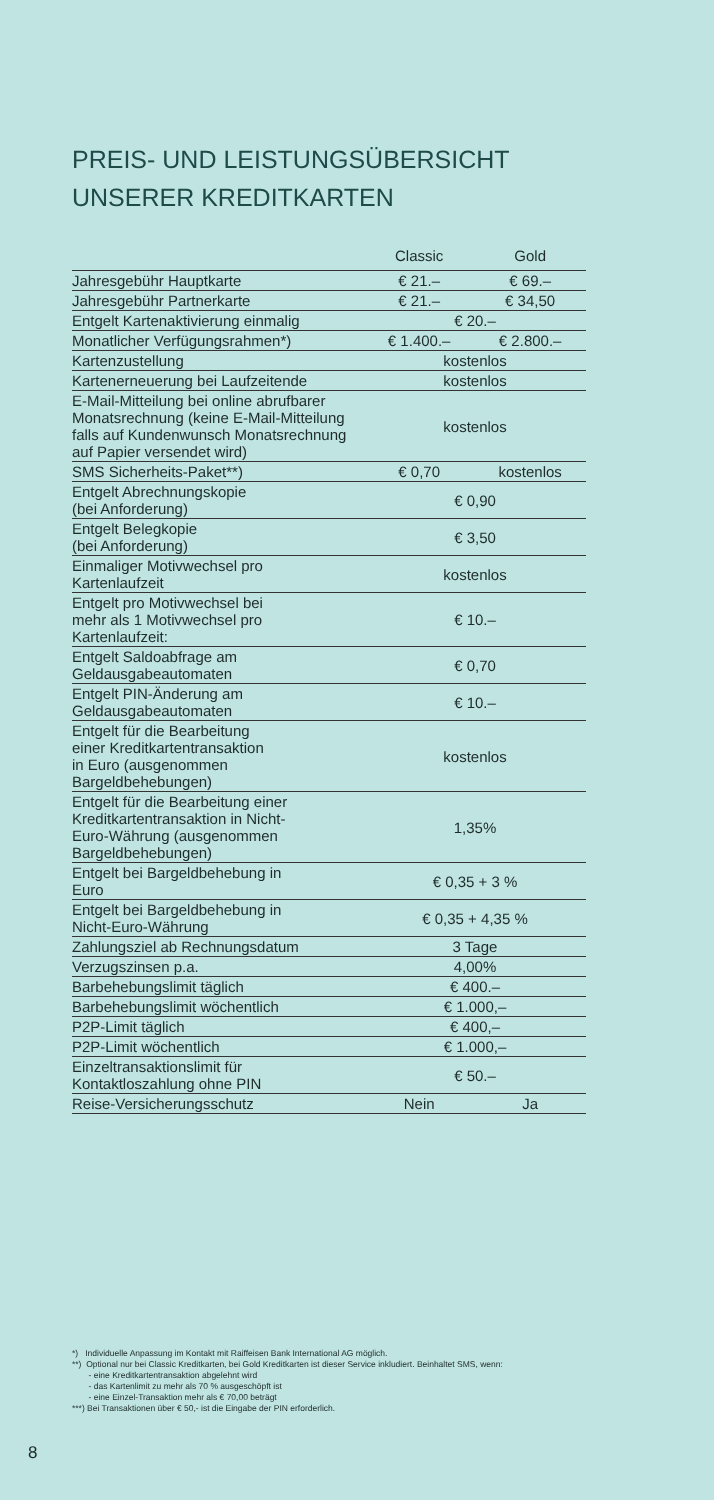PREIS- UND LEISTUNGSÜBERSICHT
UNSERER KREDITKARTEN
| | Classic | Gold |
| --- | --- | --- |
| Jahresgebühr Hauptkarte | € 21.– | € 69.– |
| Jahresgebühr Partnerkarte | € 21.– | € 34,50 |
| Entgelt Kartenaktivierung einmalig | € 20.– | |
| Monatlicher Verfügungsrahmen*) | € 1.400.– | € 2.800.– |
| Kartenzustellung | kostenlos | |
| Kartenerneuerung bei Laufzeitende | kostenlos | |
| E-Mail-Mitteilung bei online abrufbarer Monatsrechnung (keine E-Mail-Mitteilung falls auf Kundenwunsch Monats­rechnung auf Papier versendet wird) | kostenlos | |
| SMS Sicherheits-Paket**) | € 0,70 | kostenlos |
| Entgelt Abrechnungskopie (bei Anforderung) | € 0,90 | |
| Entgelt Belegkopie (bei Anforderung) | € 3,50 | |
| Einmaliger Motivwechsel pro Kartenlaufzeit | kostenlos | |
| Entgelt pro Motivwechsel bei mehr als 1 Motivwechsel pro Kartenlaufzeit: | € 10.– | |
| Entgelt Saldoabfrage am Geldausgabeautomaten | € 0,70 | |
| Entgelt PIN-Änderung am Geldausgabeautomaten | € 10.– | |
| Entgelt für die Bearbeitung einer Kreditkartentransaktion in Euro (ausgenommen Bargeldbehebungen) | kostenlos | |
| Entgelt für die Bearbeitung einer Kreditkartentransaktion in Nicht- Euro-Währung (ausgenommen Bargeldbehebungen) | 1,35% | |
| Entgelt bei Bargeldbehebung in Euro | € 0,35 + 3 % | |
| Entgelt bei Bargeldbehebung in Nicht-Euro-Währung | € 0,35 + 4,35 % | |
| Zahlungsziel ab Rechnungsdatum | 3 Tage | |
| Verzugszinsen p.a. | 4,00% | |
| Barbehebungslimit täglich | € 400.– | |
| Barbehebungslimit wöchentlich | € 1.000,– | |
| P2P-Limit täglich | € 400,– | |
| P2P-Limit wöchentlich | € 1.000,– | |
| Einzeltransaktionslimit für Kontaktloszahlung ohne PIN | € 50.– | |
| Reise-Versicherungsschutz | Nein | Ja |
*) Individuelle Anpassung im Kontakt mit Raiffeisen Bank International AG möglich.
**) Optional nur bei Classic Kreditkarten, bei Gold Kreditkarten ist dieser Service inkludiert. Beinhaltet SMS, wenn:
- eine Kreditkartentransaktion abgelehnt wird
- das Kartenlimit zu mehr als 70 % ausgeschöpft ist
- eine Einzel-Transaktion mehr als € 70,00 beträgt
***) Bei Transaktionen über € 50,- ist die Eingabe der PIN erforderlich.
8